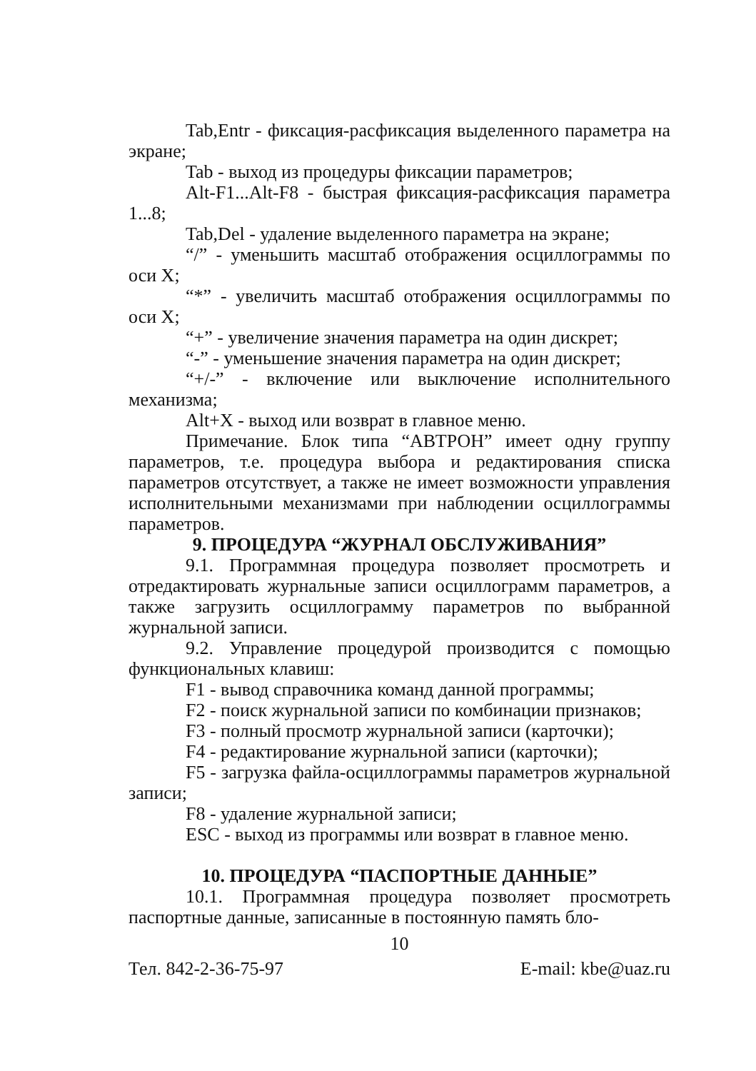Tab,Entr - фиксация-расфиксация выделенного параметра на экране;
Tab - выход из процедуры фиксации параметров;
Alt-F1...Alt-F8 - быстрая фиксация-расфиксация параметра 1...8;
Tab,Del - удаление выделенного параметра на экране;
“/” - уменьшить масштаб отображения осциллограммы по оси X;
“*” - увеличить масштаб отображения осциллограммы по оси X;
“+” - увеличение значения параметра на один дискрет;
“-” - уменьшение значения параметра на один дискрет;
“+/-” - включение или выключение исполнительного механизма;
Alt+X - выход или возврат в главное меню.
Примечание. Блок типа “АВТРОН” имеет одну группу параметров, т.е. процедура выбора и редактирования списка параметров отсутствует, а также не имеет возможности управления исполнительными механизмами при наблюдении осциллограммы параметров.
9. ПРОЦЕДУРА “ЖУРНАЛ ОБСЛУЖИВАНИЯ”
9.1. Программная процедура позволяет просмотреть и отредактировать журнальные записи осциллограмм параметров, а также загрузить осциллограмму параметров по выбранной журнальной записи.
9.2. Управление процедурой производится с помощью функциональных клавиш:
F1 - вывод справочника команд данной программы;
F2 - поиск журнальной записи по комбинации признаков;
F3 - полный просмотр журнальной записи (карточки);
F4 - редактирование журнальной записи (карточки);
F5 - загрузка файла-осциллограммы параметров журнальной записи;
F8 - удаление журнальной записи;
ESC - выход из программы или возврат в главное меню.
10. ПРОЦЕДУРА “ПАСПОРТНЫЕ ДАННЫЕ”
10.1. Программная процедура позволяет просмотреть паспортные данные, записанные в постоянную память бло-
10
Тел. 842-2-36-75-97 E-mail: kbe@uaz.ru